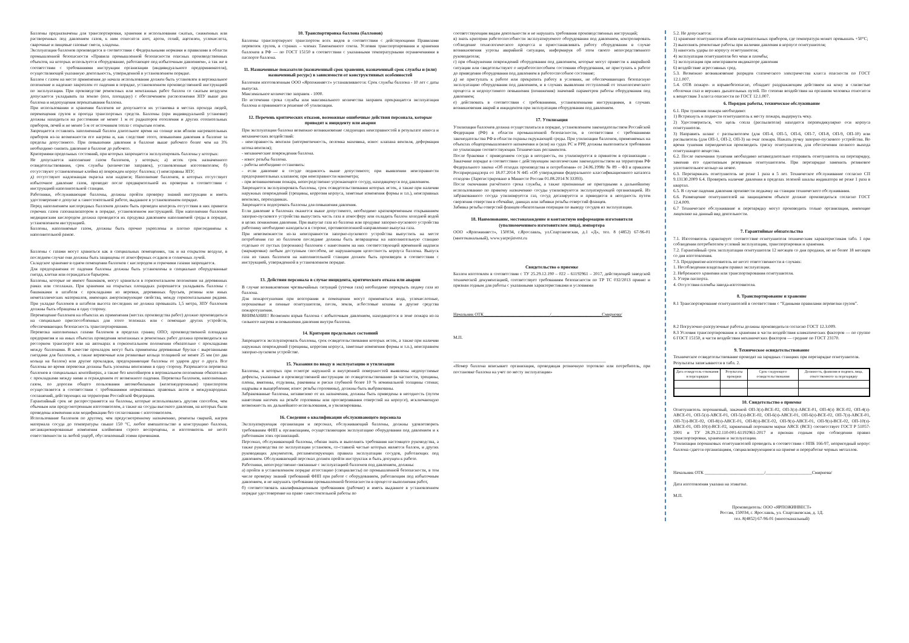Баллоны предназначены для транспортировки, хранения и использования сжатых, сжиженных или растворенных под давлением газов, к ним относятся азот, аргон, гелий, ацетилен, углекислота, сварочные и пищевые газовые смеси, хладоны.
Эксплуатация баллонов производится в соответствии с Федеральными нормами и правилами в области промышленной безопасности «Правила промышленной безопасности опасных производственных объектов, на которых используется оборудование, работающее под избыточным давлением», а так же в соответствии с требованиями инструкции организации (индивидуального предпринимателя), осуществляющей указанную деятельность, утвержденной в установленном порядке.
Баллон с газом на месте применения до начала использования должен быть установлен в вертикальное положение и надежно закреплен от падения в порядке, установленном производственной инструкцией по эксплуатации. При производстве ремонтных или монтажных работ баллон со сжатым воздухом допускается укладывать па землю (пол, площадку) с обеспечением расположения ЗПУ выше дна баллона и недопущения перекатывания баллона.
При использовании и хранении баллонов не допускается их установка в местах прохода людей, перемещения грузов и проезда транспортных средств. Баллоны (при индивидуальной установке) должны находиться на расстоянии не менее 1 м от радиаторов отопления и других отопительных приборов, печей и не менее 5 м от источников тепла с открытым огнем.
Запрещается оставлять заполненный баллон длительное время на солнце или вблизи нагревательных приборов из-за возможности его нагрева и, как следствие этого, повышения давления в баллоне за пределы допустимого. При повышении давления в баллоне выше рабочего более чем на 3% необходимо снизить давление в баллоне до рабочего.
Критериями предельных состояний, при которых запрещается эксплуатировать баллоны у которых:
Не допускается наполнение газом баллонов, у которых; а) истек срок назначенного освидетельствования, срок службы (количество заправок), установленные изготовителем; б) отсутствуют установленные клейма в) поврежден корпус баллона; г) неисправны ЗПУ;
д) отсутствуют надлежащая окраска или надписи; Наполнение баллонов, в которых отсутствует избыточное давление газов, проводят после предварительной их проверки в соответствии с инструкцией наполнительной станции.
Работники, обслуживающие баллоны, должны пройти проверку знаний инструкции и иметь удостоверение о допуске к самостоятельной работе, выданное в установленном порядке.
Перед наполнением кислородных баллонов должен быть проведен контроль отсутствия в них примеси горючих газов газоанализатором в порядке, установленном инструкцией. При наполнении баллонов медицинским кислородом должна проводится их продувка давлением наполняемой среды в порядке, установленном инструкцией.
Баллоны, наполняемые газом, должны быть прочно укреплены и плотно присоединены к наполнительной рампе.
Баллоны с газами могут храниться как в специальных помещениях, так и на открытом воздухе, в последнем случае они должны быть защищены от атмосферных осадков и солнечных лучей.
Складское хранение в одном помещении баллонов с кислородом и горючими газами запрещается.
Для предохранения от падения баллоны должны быть установлены в специально оборудованные гнезда, клетки или ограждаться барьером.
Баллоны, которые не имеют башмаков, могут храниться в горизонтальном положении на деревянных рамах или стеллажах. При хранении на открытых площадках разрешается укладывать баллоны с башмаками в штабеля с прокладками из веревки, деревянных брусьев, резины или иных неметаллических материалов, имеющих амортизирующие свойства, между горизонтальными рядами. При укладке баллонов в штабеля высота последних не должна превышать 1,5 метра, ЗПУ баллонов должны быть обращены в одну сторону.
Перемещение баллонов на объектах их применения (местах производства работ) должно производиться на специально приспособленных для этого тележках или с помощью других устройств, обеспечивающих безопасность транспортирования.
Перевозка наполненных газами баллонов в пределах границ ОПО; производственной площадки предприятия и на иных объектах проведения монтажных и ремонтных работ должна производиться на рессорном транспорте или на автокарах в горизонтальном положении обязательно с прокладками между баллонами. В качестве прокладок могут быть применены деревянные бруски с вырезанными гнездами для баллонов, а также веревочные или резиновые кольца толщиной не менее 25 мм (по два кольца на баллон) или другие прокладки, предохраняющие баллоны от ударов друг о друга. Все баллоны во время перевозки должны быть уложены вентилями в одну сторону. Разрешается перевозка баллонов в специальных контейнерах, а также без контейнеров в вертикальном положении обязательно с прокладками между ними и ограждением от возможного падения. Перевозка баллонов, наполненных газом, по дорогам общего пользования автомобильным (железнодорожным) транспортом осуществляется в соответствии с требованиями нормативных правовых актов и международных соглашений, действующих на территории Российской Федерации.
Гарантийный срок не распространяется на баллоны, которые использовались другим способом, чем обычным или предусмотренным изготовителем, а также на сосуды высокого давления, на которых были проведены изменения или модификации без согласования с изготовителем.
Использование баллонов по другому, чем предусмотренному назначению, ремонты сваркой, нагрев материала сосуда до температуры свыше 150 °С, любое вмешательство в конструкцию баллона, несанкционированные изменения клеймения строго воспрещены, и изготовитель не несёт ответственности за любой ущерб, обусловленный этими причинами.
10. Транспортировка баллона (баллонов)
Баллоны транспортируют транспортом всех видов в соответствии с действующими Правилами перевозок грузов, в странах – членах Таможенного союза. Условия транспортирования и хранения баллонов в РФ — по ГОСТ 15150 в соответствии с указанными температурными ограничениями в паспорте баллона.
11. Назначенные показатели (назначенный срок хранения, назначенный срок службы и (или) назначенный ресурс) в зависимости от конструктивных особенностей
Баллонам изготовленным ООО «Ярпожинвест» устанавливаются: Срок службы баллона - 10 лет с даты выпуска.
Максимальное количество заправок - 1000.
По истечении срока службы или максимального количества заправок прекращается эксплуатация баллона и принимается решение об утилизации.
12. Перечень критических отказов, возможные ошибочные действия персонала, которые приводят к инциденту или аварии
При эксплуатации баллона возможно возникновение следующих неисправностей в результате износа и механических воздействий:
- неисправность вентиля (негерметичность, поломка маховика, износ клапана вентиля, деформация штока вентиля);
- механические повреждения баллона.
- износ резьбы баллона.
- работы необходимо остановить:
- если давление в сосуде поднялось выше допустимого; при выявлении неисправности предохранительных клапанов; при неисправности манометра;
- при возникновении пожара, непосредственно угрожающего сосуду, находящемуся под давлением.
Запрещается эксплуатировать баллоны, срок освидетельствования которых истек, а также при наличии наружных повреждений (трещины, коррозия корпуса, заметные изменения формы и т.п.), неисправных вентилях, переходниках.
Запрещается подогревать баллоны для повышения давления.
Если давление в баллонах окажется выше допустимого, необходимо кратковременным открыванием запорно-пускового устройства выпустить часть газа в атмосферу или охладить баллон холодной водой в целях понижения давления. При выпуске газа из баллона или продувке запорно-пускового устройства работнику необходимо находиться в стороне, противоположной направлению выпуска газа.
При невозможности из-за неисправности запорно-пускового устройства выпустить на месте потребления газ из баллонов последние должны быть возвращены на наполнительную станцию отдельно от пустых (порожних) баллонов с нанесением на них соответствующей временной надписи (маркировки) любым доступным способом, не нарушающим целостность корпуса баллона. Выпуск газа из таких баллонов на наполнительной станции должен быть произведен в соответствии с инструкцией, утвержденной в установленном порядке.
13. Действия персонала в случае инцидента, критического отказа или аварии
В случае возникновения чрезвычайных ситуаций (утечки газа) необходимо перекрыть подачу газа из баллона.
Для пожаротушения при возгорании в помещении могут применяться вода, углекислотные, порошковые и пенные огнетушители, песок, земля, асбестовые кошмы и другие средства пожаротушения.
ВНИМАНИЕ! Возможен взрыв баллона с избыточным давлением, находящегося в зоне пожара из-за сильного нагрева и повышения давления внутри баллона.
14. Критерии предельных состояний
Запрещается эксплуатировать баллоны, срок освидетельствования которых истек, а также при наличии наружных повреждений (трещины, коррозия корпуса, заметные изменения формы и т.п.), неисправном запорно-пусковом устройстве.
15. Указания по вводу в эксплуатацию и утилизации
Баллоны, в которых при осмотре наружной и внутренней поверхностей выявлены недопустимые дефекты, указанные в производственной инструкции по освидетельствованию (в частности, трещины, плены, вмятины, отдулины, раковины и риски глубиной более 10 % номинальной толщины стенки; надрывы и выщербления; износ резьбы горловины), должны быть выбракованы.
Забракованные баллоны, независимо от их назначения, должны быть приведены в негодность (путем нанесения насечек на резьбе горловины или просверливания отверстий на корпусе), исключающую возможность их дальнейшего использования, и утилизированы.
16. Сведения о квалификации обслуживающего персонала
Эксплуатирующая организация и персонал, обслуживающий баллоны, должны удовлетворять требованиям ФНП к организациям, осуществляющим эксплуатацию оборудования под давлением и к работникам этих организаций.
Персонал, обслуживающий баллоны, обязан знать и выполнять требования настоящего руководства, а также руководства по эксплуатации установок, со-ставной частью которых является баллон, и других руководящих документов, регламентирующих правила эксплуатации сосудов, работающих под давлением. Обслуживающий персонал должен пройти инструктаж и быть допущен к работе.
Работники, непосредственно связанные с эксплуатацией баллонов под давлением, должны:
а) пройти в установленном порядке аттестацию (специалисты) по промышленной безопасности, в том числе проверку знаний требований ФНП при работе с оборудованием, работающим под избыточным давлением, и не нарушать требования промышленной безопасности в процессе выполнения работ,
б) соответствовать квалификационным требованиям (рабочие) и иметь выданное в установленном порядке удостоверение на право самостоятельной работы по
соответствующим видам деятельности и не нарушать требования производственных инструкций;
в) знать критерии работоспособности эксплуатируемого оборудования под давлением, контролировать соблюдение технологического процесса и приостанавливать работу оборудования в случае возникновения угрозы аварийной ситуации, информируя об этом своего непосредственного руководителя;
г) при обнаружении повреждений оборудования под давлением, которые могут привести к аварийной ситуации или свидетельствуют о неработоспособном состоянии оборудования, не приступать к работе до приведения оборудования под давлением в работоспособное состояние;
д) не приступать к работе или прекратить работу в условиях, не обеспечивающих безопасную эксплуатацию оборудования под давлением, и в случаях выявления отступлений от технологического процесса и недопустимого повышения (понижения) значений параметров работы оборудования под давлением;
е) действовать в соответствии с требованиями, установленными инструкциями, в случаях возникновения аварий и инцидентов при эксплуатации оборудования под давлением.
17. Утилизация
Утилизация баллонов должна осуществляться в порядке, установленном законодательством Российской Федерации (РФ) в области промышленной безопасности, в соответствии с требованиями законодательства РФ в области охраны окружающей среды. При утилизации баллонов, применяемых на объектах общепромышленного назначения и (или) на судах РС и РРР, должны выполняться требования по утилизации соответствующих Технических регламентов.
После браковки с приведением сосуда в негодность, он утилизируется в принятом в организации – Заказчике порядке в соответствии с действующим экологическим законодательством на территории РФ Федерального закона «Об отходах производства и потребления» от 24.06.1998г № 89 – ФЗ и приказом Росприроднадзора от 18.07.2014 N 445 «Об утверждении федерального классификационного каталога отходов» (Зарегистрировано в Минюсте России 01.08.2014 N 33393).
После окончания расчётного срока службы, а также признанные не пригодными к дальнейшему использованию по прямому назначению сосуды утилизируются эксплуатирующей организацией. Из забракованного сосуда утилизируется газ, сосуд дегазируется и приводится в негодность путем сверления отверстия в обечайке, днищах или забивки резьбы отверстий фланцев.
Забивка резьбы отверстий фланцев обязательная операция по выводу сосудов из эксплуатации.
18. Наименование, местонахождение и контактную информацию изготовителя (уполномоченного изготовителем лица), импортера
ООО «Ярпожинвест», 150034, г.Ярославль, ул.Спартаковская, д.1 «Д», тел. 8 (4852) 67-96-01 (многоканальный), www.yarpojinvest.ru
Свидетельство о приемке
Баллон изготовлен в соответствии с ТУ 25.29.12.190 – 022 – 61192961 – 2017, действующей заводской технической документацией, соответствует требованиям безопасности по ТР ТС 032/2013 принят и признан годным для работы с указанными характеристиками и условиями
Начальник ОТК______________________________/_______________________Смирнова/
М.П.
_____________________________________________________________________
«Номер баллона вписывает организация, проводящая розничную торговлю или потребитель, при постановке баллона на учет по месту эксплуатации»
5.2. Не допускается:
1) хранение огнетушителя вблизи нагревательных приборов, где температура может превышать +50°С;
2) выполнять ремонтные работы при наличии давления в корпусе огнетушителя;
3) наносить удары по корпусу огнетушителя;
4) эксплуатация огнетушителя без чеки и пломбы;
5) эксплуатация при неисправном индикаторе давления
6) воздействие агрессивных сред.
5.3. Возможно возникновение разрядов статического электричества класса опасности по ГОСТ 12.1.007.
5.4. ОТВ пожаро- и взрывобезопасно, обладает раздражающим действием на кожу и слизистые оболочки глаз и верхних дыхательных путей. По степени воздействия на организм человека относится к веществам 3 класса опасности по ГОСТ 12.1.007.
6. Порядок работы, техническое обслуживание
6.1. При тушении пожара необходимо:
1) Встряхнуть и поднести огнетушитель к месту пожара, выдернуть чеку.
2) Удостовериться, что щель сопла (распылителя) находится перпендикулярно оси корпуса огнетушителя.
3) Направить шланг с распылителем (для ОП-4, ОП-5, ОП-6, ОП-7, ОП-8, ОП-9, ОП-10) или распылитель (для ОП-1, ОП-2, ОП-3) на очаг пожара. Нажать ручку запорно-пускового устройства. Во время тушения периодически производить тряску огнетушителя, для обеспечения полного выхода огнетушащего вещества.
6.2. После окончания тушения необходимо незамедлительно отправить огнетушитель на перезарядку, заменив его однотипным резервным огнетушителем. При перезарядке заменить резиновое уплотнительное кольцо на новое.
6.3. Перезаряжать огнетушитель не реже 1 раза в 5 лет. Техническое обслуживание согласно СП 9.13130.2009 6.4. Проверять наличие давления в пределах зеленой шкалы индикатора не реже 1 раза в квартал.
6.5. В случае падения давления произвести подкачку на станции технического обслуживания.
6.6. Размещение огнетушителей на защищаемом объекте должно производиться согласно ГОСТ 12.4.009.
6.7 Техническое обслуживание и перезарядку могут производить только организации, имеющие лицензию на данный вид деятельности.
7. Гарантийные обязательства
7.1. Изготовитель гарантирует соответствие огнетушителя техническим характеристикам табл. 1 при соблюдении потребителем условий эксплуатации, транспортировки и хранения.
7.2. Гарантийный срок эксплуатации огнетушителя 12 месяцев со дня продажи, но не более 18 месяцев со дня изготовления.
7.3. Предприятие-изготовитель не несет ответственности в случаях:
1. Несоблюдения владельцем правил эксплуатации.
2. Небрежного хранения или транспортирования огнетушителя.
3. Утери паспорта.
4. Отсутствия пломбы завода-изготовителя.
8. Транспортирование и хранение
8.1 Транспортирование огнетушителей в соответствии с “Едиными правилами перевозки грузов”.
8.2 Погрузочно-разгрузочные работы должны производиться согласно ГОСТ 12.3.009.
8.3 Условия транспортирования и хранения в части воздействия климатических факторов — по группе 6 ГОСТ 15150, в части воздействия механических факторов — средние по ГОСТ 23170.
9. Техническое освидетельствование
Техническое освидетельствование проводят на зарядных станциях при перезарядке огнетушителя.
Результаты записываются в табл. 2.
| Дата освидетель-ствования и перезарядки | Результаты проверки | Срок следующего освидетельствования | Должность, фамилия и подпись лица, ответственного за перезарядку |
| --- | --- | --- | --- |
10. Свидетельство о приемке
Огнетушитель порошковый, закачной ОП-3(з)-ВСЕ-02, ОП-3(з)-АВСЕ-01, ОП-4(з) ВСЕ-02, ОП-4(з)-АВСЕ-01, ОП-5(з)-АВСЕ-01, ОП-5(з)-ВСЕ-02, ОП-6(з)-АВСЕ-01, ОП-6(з)-ВСЕ-02, ОП-7(з)-АВСЕ-01, ОП-7(з)-ВСЕ-02, ОП-8(з)-АВСЕ-01, ОП-8(з)-ВСЕ-02, ОП-9(з)-АВСЕ-01, ОП-9(з)-ВСЕ-02, ОП-10(з)-АВСЕ-01, ОП-10(з)-ВСЕ-02, заряженный порошком марки АВСЕ (ВСЕ) соответствует ГОСТ Р 51057-2001 и ТУ 28.29.22.110-001-61192961-2017 и признан годным при соблюдении правил транспортировки, хранения и эксплуатации.
Утилизация порошковых огнетушителей проводить в соответствии с НПБ 166-97, непригодный корпус баллона сдается организациям, специализирующимся на приеме и переработке черных металлов.
Начальник ОТК ___________________________/_____________________Смирнова/
Дата изготовления указана на этикетке.
М.П.
Производитель: ООО «ЯРПОЖИНВЕСТ»
Россия, 150034, г. Ярославль, ул. Спартаковская, д. 1Д.
тел. 8(4852) 67-96-01 (многоканальный)